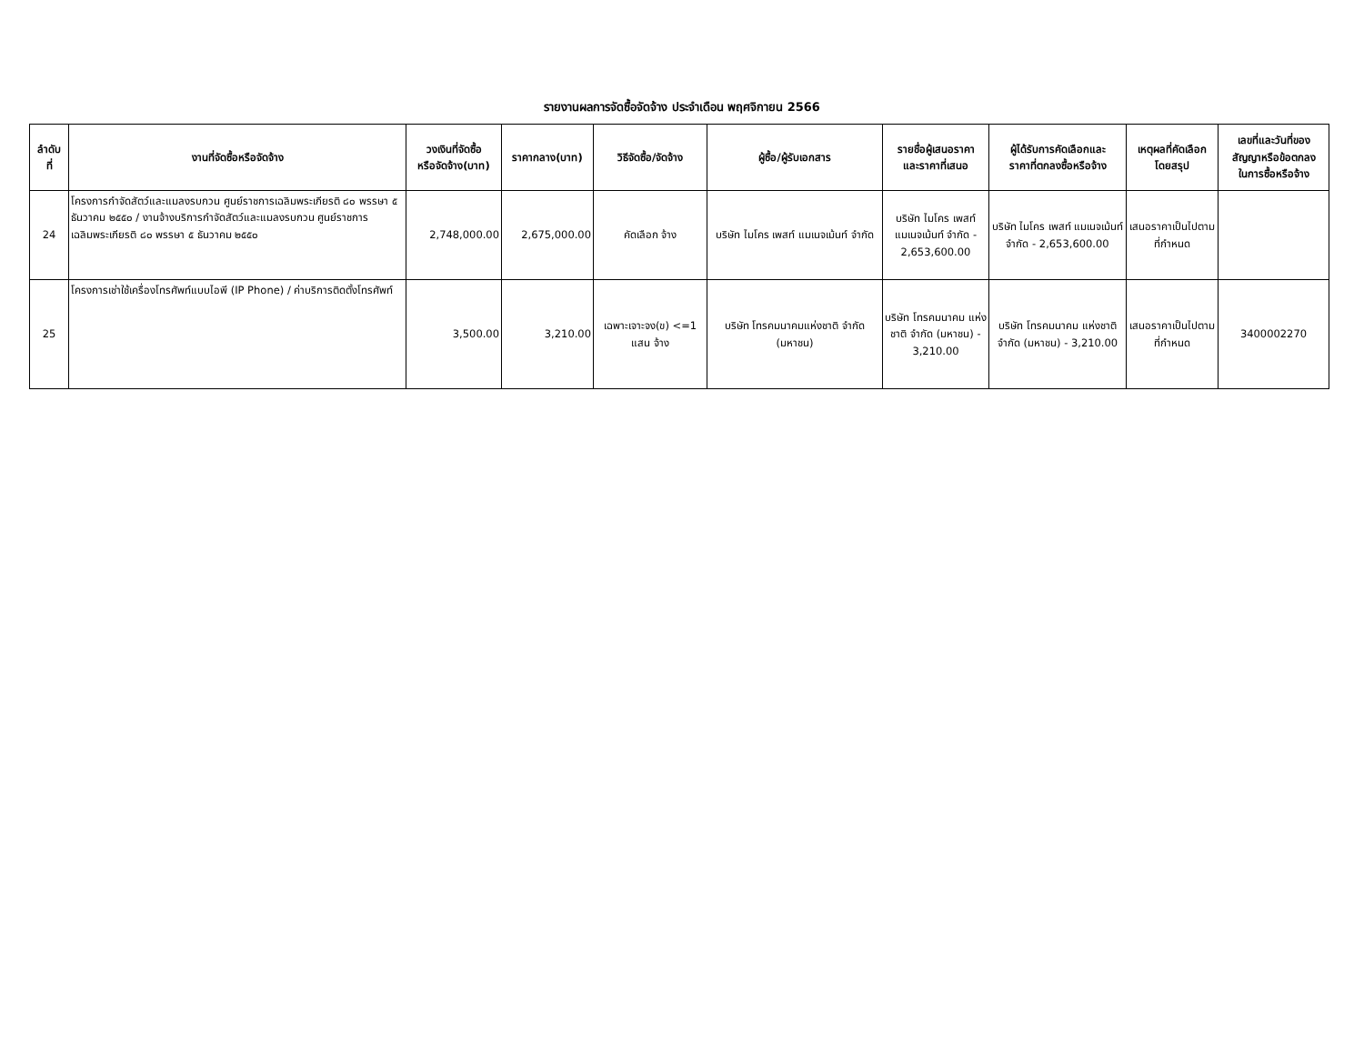รายงานผลการจัดซื้อจัดจ้าง ประจำเดือน พฤศจิกายน 2566
| ลำดับ ที่ | งานที่จัดซื้อหรือจัดจ้าง | วงเงินที่จัดซื้อ หรือจัดจ้าง(บาท) | ราคากลาง(บาท) | วิธีจัดซื้อ/จัดจ้าง | ผู้ซื้อ/ผู้รับเอกสาร | รายชื่อผู้เสนอราคา และราคาที่เสนอ | ผู้ได้รับการคัดเลือกและ ราคาที่ตกลงซื้อหรือจ้าง | เหตุผลที่คัดเลือก โดยสรุป | เลขที่และวันที่ของ สัญญาหรือข้อตกลง ในการซื้อหรือจ้าง |
| --- | --- | --- | --- | --- | --- | --- | --- | --- | --- |
| 24 | โครงการกำจัดสัตว์และแมลงรบกวน ศูนย์ราชการเฉลิมพระเกียรติ ๘๐ พรรษา ๕ ธันวาคม ๒๕๕๐ / งานจ้างบริการกำจัดสัตว์และแมลงรบกวน ศูนย์ราชการเฉลิมพระเกียรติ ๘๐ พรรษา ๕ ธันวาคม ๒๕๕๐ | 2,748,000.00 | 2,675,000.00 | คัดเลือก จ้าง | บริษัท ไมโคร เพสท์ แมเนจเม้นท์ จำกัด | บริษัท ไมโคร เพสท์ แมเนจเม้นท์ จำกัด - 2,653,600.00 | บริษัท ไมโคร เพสท์ แมเนจเม้นท์ จำกัด - 2,653,600.00 | เสนอราคาเป็นไปตามที่กำหนด | |
| 25 | โครงการเช่าใช้เครื่องโทรศัพท์แบบไอพี (IP Phone) / ค่าบริการติดตั้งโทรศัพท์ | 3,500.00 | 3,210.00 | เฉพาะเจาะจง(ข) <=1 แสน จ้าง | บริษัท โทรคมนาคมแห่งชาติ จำกัด (มหาชน) | บริษัท โทรคมนาคม แห่งชาติ จำกัด (มหาชน) - 3,210.00 | บริษัท โทรคมนาคม แห่งชาติ จำกัด (มหาชน) - 3,210.00 | เสนอราคาเป็นไปตามที่กำหนด | 3400002270 |